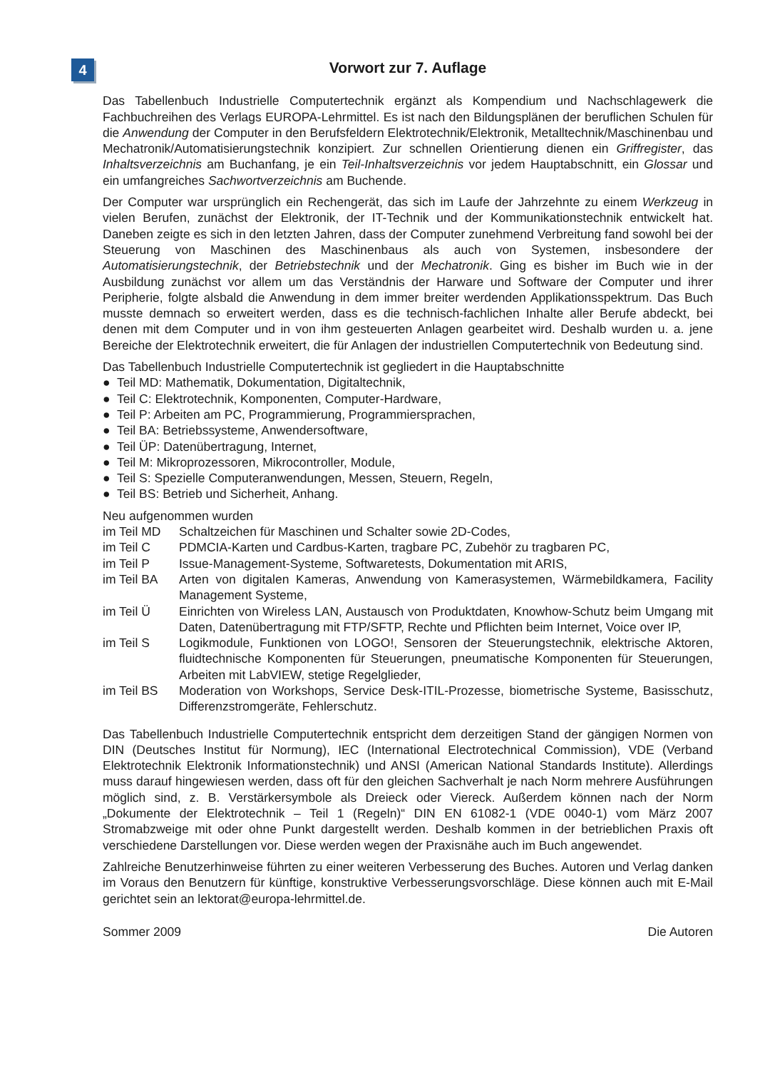4
Vorwort zur 7. Auflage
Das Tabellenbuch Industrielle Computertechnik ergänzt als Kompendium und Nachschlagewerk die Fachbuchreihen des Verlags EUROPA-Lehrmittel. Es ist nach den Bildungsplänen der beruflichen Schulen für die Anwendung der Computer in den Berufsfeldern Elektrotechnik/Elektronik, Metalltechnik/Maschinenbau und Mechatronik/Automatisierungstechnik konzipiert. Zur schnellen Orientierung dienen ein Griffregister, das Inhaltsverzeichnis am Buchanfang, je ein Teil-Inhaltsverzeichnis vor jedem Hauptabschnitt, ein Glossar und ein umfangreiches Sachwortverzeichnis am Buchende.
Der Computer war ursprünglich ein Rechengerät, das sich im Laufe der Jahrzehnte zu einem Werkzeug in vielen Berufen, zunächst der Elektronik, der IT-Technik und der Kommunikationstechnik entwickelt hat. Daneben zeigte es sich in den letzten Jahren, dass der Computer zunehmend Verbreitung fand sowohl bei der Steuerung von Maschinen des Maschinenbaus als auch von Systemen, insbesondere der Automatisierungstechnik, der Betriebstechnik und der Mechatronik. Ging es bisher im Buch wie in der Ausbildung zunächst vor allem um das Verständnis der Harware und Software der Computer und ihrer Peripherie, folgte alsbald die Anwendung in dem immer breiter werdenden Applikationsspektrum. Das Buch musste demnach so erweitert werden, dass es die technisch-fachlichen Inhalte aller Berufe abdeckt, bei denen mit dem Computer und in von ihm gesteuerten Anlagen gearbeitet wird. Deshalb wurden u. a. jene Bereiche der Elektrotechnik erweitert, die für Anlagen der industriellen Computertechnik von Bedeutung sind.
Das Tabellenbuch Industrielle Computertechnik ist gegliedert in die Hauptabschnitte
● Teil MD: Mathematik, Dokumentation, Digitaltechnik,
● Teil C: Elektrotechnik, Komponenten, Computer-Hardware,
● Teil P: Arbeiten am PC, Programmierung, Programmiersprachen,
● Teil BA: Betriebssysteme, Anwendersoftware,
● Teil ÜP: Datenübertragung, Internet,
● Teil M: Mikroprozessoren, Mikrocontroller, Module,
● Teil S: Spezielle Computeranwendungen, Messen, Steuern, Regeln,
● Teil BS: Betrieb und Sicherheit, Anhang.
Neu aufgenommen wurden
| im Teil MD | Schaltzeichen für Maschinen und Schalter sowie 2D-Codes, |
| im Teil C | PDMCIA-Karten und Cardbus-Karten, tragbare PC, Zubehör zu tragbaren PC, |
| im Teil P | Issue-Management-Systeme, Softwaretests, Dokumentation mit ARIS, |
| im Teil BA | Arten von digitalen Kameras, Anwendung von Kamerasystemen, Wärmebildkamera, Facility Management Systeme, |
| im Teil Ü | Einrichten von Wireless LAN, Austausch von Produktdaten, Knowhow-Schutz beim Umgang mit Daten, Datenübertragung mit FTP/SFTP, Rechte und Pflichten beim Internet, Voice over IP, |
| im Teil S | Logikmodule, Funktionen von LOGO!, Sensoren der Steuerungstechnik, elektrische Aktoren, fluidtechnische Komponenten für Steuerungen, pneumatische Komponenten für Steuerungen, Arbeiten mit LabVIEW, stetige Regelglieder, |
| im Teil BS | Moderation von Workshops, Service Desk-ITIL-Prozesse, biometrische Systeme, Basisschutz, Differenzstromgeräte, Fehlerschutz. |
Das Tabellenbuch Industrielle Computertechnik entspricht dem derzeitigen Stand der gängigen Normen von DIN (Deutsches Institut für Normung), IEC (International Electrotechnical Commission), VDE (Verband Elektrotechnik Elektronik Informationstechnik) und ANSI (American National Standards Institute). Allerdings muss darauf hingewiesen werden, dass oft für den gleichen Sachverhalt je nach Norm mehrere Ausführungen möglich sind, z. B. Verstärkersymbole als Dreieck oder Viereck. Außerdem können nach der Norm „Dokumente der Elektrotechnik – Teil 1 (Regeln)“ DIN EN 61082-1 (VDE 0040-1) vom März 2007 Stromabzweige mit oder ohne Punkt dargestellt werden. Deshalb kommen in der betrieblichen Praxis oft verschiedene Darstellungen vor. Diese werden wegen der Praxisnähe auch im Buch angewendet.
Zahlreiche Benutzerhinweise führten zu einer weiteren Verbesserung des Buches. Autoren und Verlag danken im Voraus den Benutzern für künftige, konstruktive Verbesserungsvorschläge. Diese können auch mit E-Mail gerichtet sein an lektorat@europa-lehrmittel.de.
Sommer 2009 Die Autoren